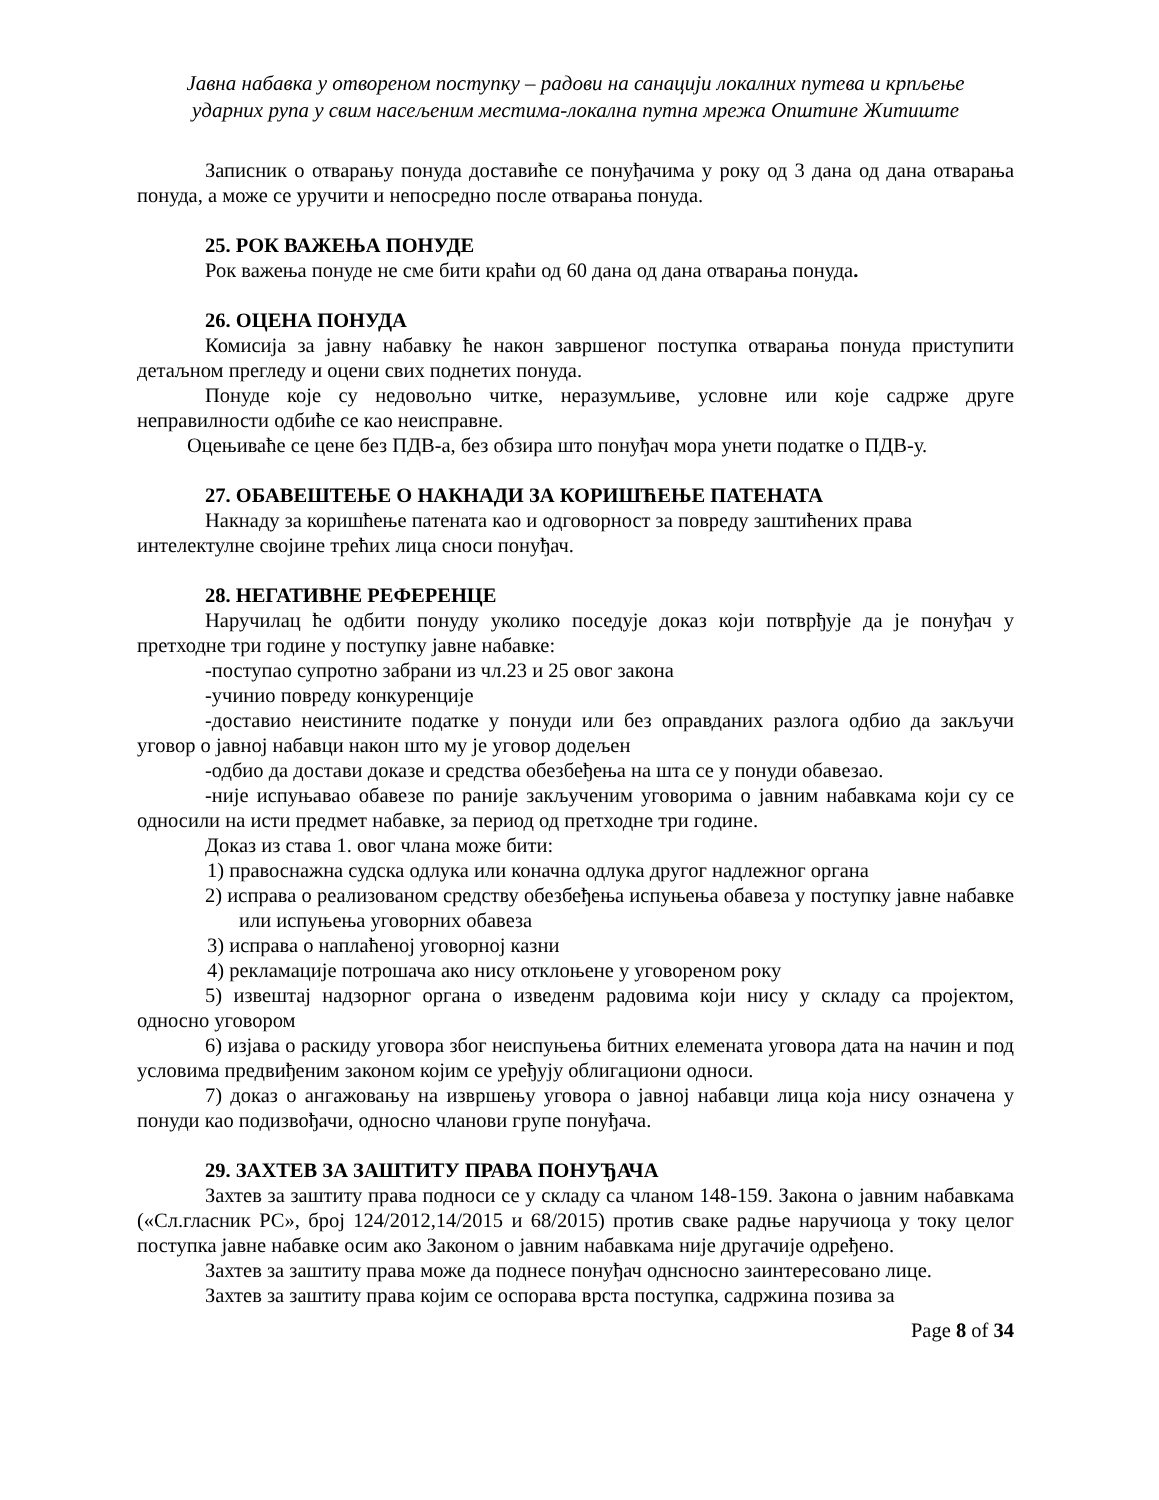Јавна набавка у отвореном поступку – радови на санацији локалних путева и крпљење
ударних рупа у свим насељеним местима-локална путна мрежа Општине Житиште
Записник о отварању понуда доставиће се понуђачима у року од 3 дана од дана отварања понуда, а може се уручити и непосредно после отварања понуда.
25. РОК ВАЖЕЊА ПОНУДЕ
Рок важења понуде не сме бити краћи од 60 дана од дана отварања понуда.
26. ОЦЕНА ПОНУДА
Комисија за јавну набавку ће након завршеног поступка отварања понуда приступити детаљном прегледу и оцени свих поднетих понуда.
Понуде које су недовољно читке, неразумљиве, условне или које садрже друге неправилности одбиће се као неисправне.
Оцењиваће се цене без ПДВ-а, без обзира што понуђач мора унети податке о ПДВ-у.
27. ОБАВЕШТЕЊЕ О НАКНАДИ ЗА КОРИШЋЕЊЕ ПАТЕНАТА
Накнаду за коришћење патената као и одговорност за повреду заштићених права интелектулне својине трећих лица сноси понуђач.
28. НЕГАТИВНЕ РЕФЕРЕНЦЕ
Наручилац ће одбити понуду уколико поседује доказ који потврђује да је понуђач у претходне три године у поступку јавне набавке:
-поступао супротно забрани из чл.23 и 25 овог закона
-учинио повреду конкуренције
-доставио неистините податке у понуди или без оправданих разлога одбио да закључи уговор о јавној набавци након што му је уговор додељен
-одбио да достави доказе и средства обезбеђења на шта се у понуди обавезао.
-није испуњавао обавезе по раније закљученим уговорима о јавним набавкама који су се односили на исти предмет набавке, за период од претходне три године.
Доказ из става 1. овог члана може бити:
1) правоснажна судска одлука или коначна одлука другог надлежног органа
2) исправа о реализованом средству обезбеђења испуњења обавеза у поступку јавне набавке или испуњења уговорних обавеза
3) исправа о наплаћеној уговорној казни
4) рекламације потрошача ако нису отклоњене у уговореном року
5) извештај надзорног органа о изведенм радовима који нису у складу са пројектом, односно уговором
6) изјава о раскиду уговора због неиспуњења битних елемената уговора дата на начин и под условима предвиђеним законом којим се уређују облигациони односи.
7) доказ о ангажовању на извршењу уговора о јавној набавци лица која нису означена у понуди као подизвођачи, односно чланови групе понуђача.
29. ЗАХТЕВ ЗА ЗАШТИТУ ПРАВА ПОНУЂАЧА
Захтев за заштиту права подноси се у складу са чланом 148-159. Закона о јавним набавкама («Сл.гласник РС», број 124/2012,14/2015 и 68/2015) против сваке радње наручиоца у току целог поступка јавне набавке осим ако Законом о јавним набавкама није другачије одређено.
Захтев за заштиту права може да поднесе понуђач однсносно заинтересовано лице.
Захтев за заштиту права којим се оспорава врста поступка, садржина позива за
Page 8 of 34